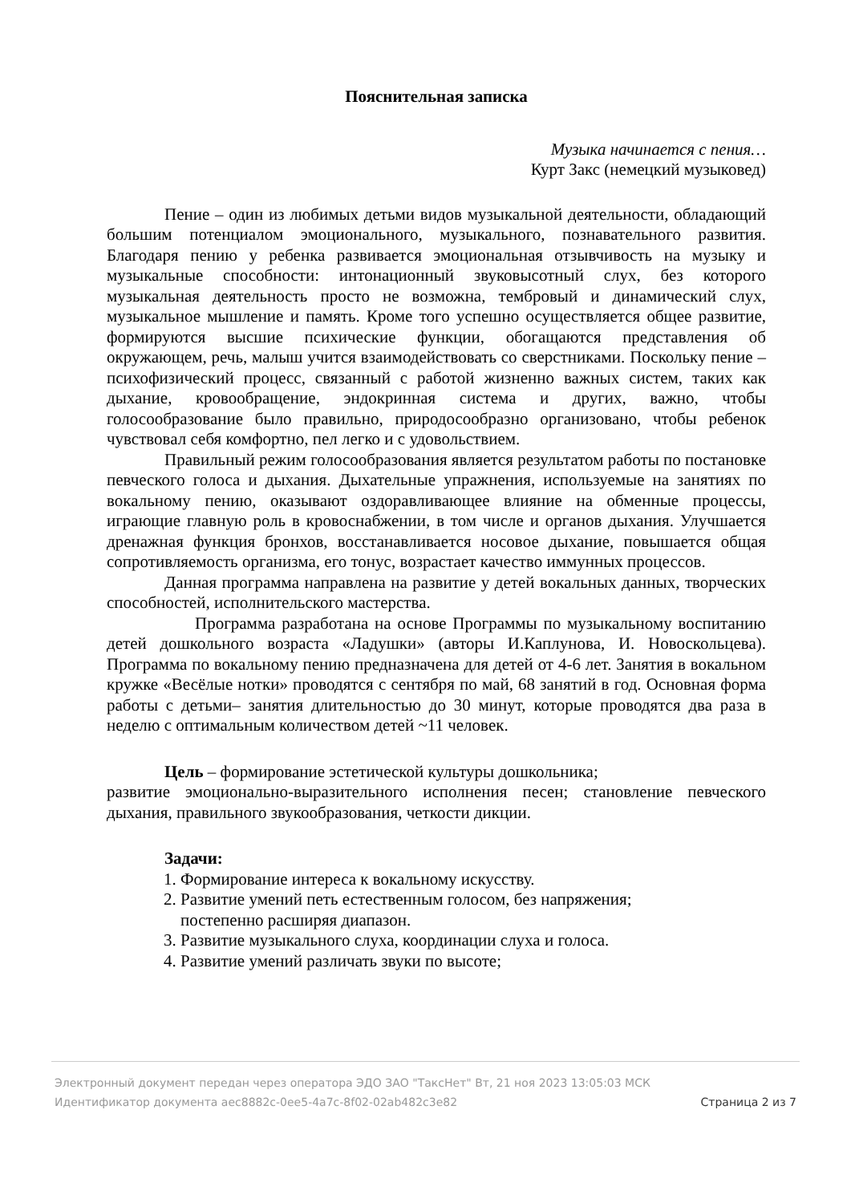Пояснительная записка
Музыка начинается с пения…
Курт Закс (немецкий музыковед)
Пение – один из любимых детьми видов музыкальной деятельности, обладающий большим потенциалом эмоционального, музыкального, познавательного развития. Благодаря пению у ребенка развивается эмоциональная отзывчивость на музыку и музыкальные способности: интонационный звуковысотный слух, без которого музыкальная деятельность просто не возможна, тембровый и динамический слух, музыкальное мышление и память. Кроме того успешно осуществляется общее развитие, формируются высшие психические функции, обогащаются представления об окружающем, речь, малыш учится взаимодействовать со сверстниками. Поскольку пение – психофизический процесс, связанный с работой жизненно важных систем, таких как дыхание, кровообращение, эндокринная система и других, важно, чтобы голосообразование было правильно, природосообразно организовано, чтобы ребенок чувствовал себя комфортно, пел легко и с удовольствием.
Правильный режим голосообразования является результатом работы по постановке певческого голоса и дыхания. Дыхательные упражнения, используемые на занятиях по вокальному пению, оказывают оздоравливающее влияние на обменные процессы, играющие главную роль в кровоснабжении, в том числе и органов дыхания. Улучшается дренажная функция бронхов, восстанавливается носовое дыхание, повышается общая сопротивляемость организма, его тонус, возрастает качество иммунных процессов.
Данная программа направлена на развитие у детей вокальных данных, творческих способностей, исполнительского мастерства.
Программа разработана на основе Программы по музыкальному воспитанию детей дошкольного возраста «Ладушки» (авторы И.Каплунова, И. Новоскольцева). Программа по вокальному пению предназначена для детей от 4-6 лет. Занятия в вокальном кружке «Весёлые нотки» проводятся с сентября по май, 68 занятий в год. Основная форма работы с детьми– занятия длительностью до 30 минут, которые проводятся два раза в неделю с оптимальным количеством детей ~11 человек.
Цель – формирование эстетической культуры дошкольника;
развитие эмоционально-выразительного исполнения песен; становление певческого дыхания, правильного звукообразования, четкости дикции.
Задачи:
1. Формирование интереса к вокальному искусству.
2. Развитие умений петь естественным голосом, без напряжения; постепенно расширяя диапазон.
3. Развитие музыкального слуха, координации слуха и голоса.
4. Развитие умений различать звуки по высоте;
Электронный документ передан через оператора ЭДО ЗАО "ТаксНет" Вт, 21 ноя 2023 13:05:03 МСК
Идентификатор документа aec8882c-0ee5-4a7c-8f02-02ab482c3e82 Страница 2 из 7